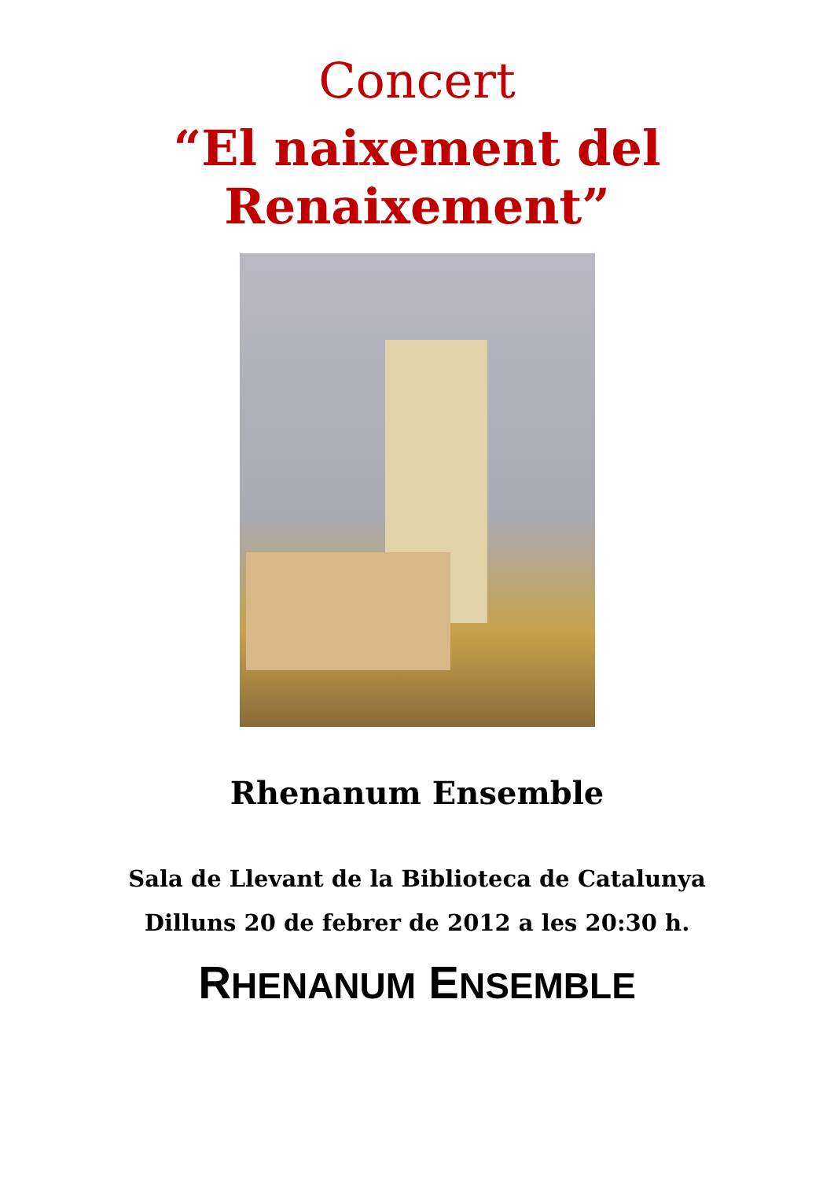Concert
“El naixement del
Renaixement”
Rhenanum Ensemble
Sala de Llevant de la Biblioteca de Catalunya
Dilluns 20 de febrer de 2012 a les 20:30 h.
RHENANUM ENSEMBLE